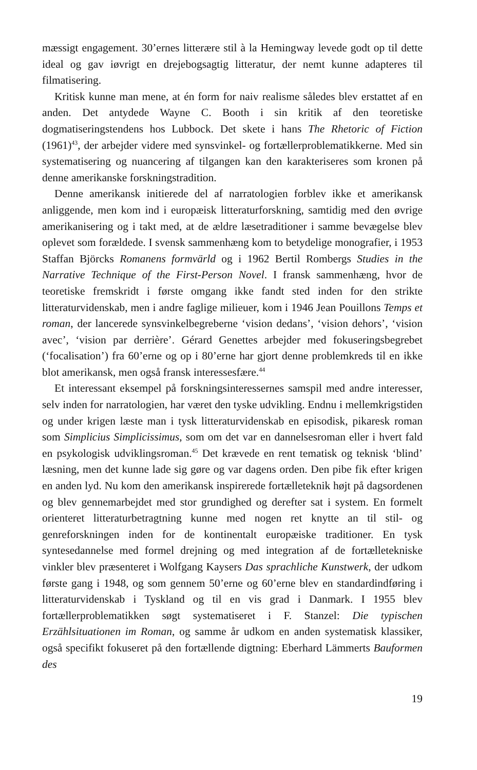mæssigt engagement. 30’ernes litterære stil à la Hemingway levede godt op til dette ideal og gav iøvrigt en drejebogsagtig litteratur, der nemt kunne adapteres til filmatisering.
Kritisk kunne man mene, at én form for naiv realisme således blev erstattet af en anden. Det antydede Wayne C. Booth i sin kritik af den teoretiske dogmatiseringstendens hos Lubbock. Det skete i hans The Rhetoric of Fiction (1961)<sup>43</sup>, der arbejder videre med synsvinkel- og fortællerproblematikkerne. Med sin systematisering og nuancering af tilgangen kan den karakteriseres som kronen på denne amerikanske forskningstradition.
Denne amerikansk initierede del af narratologien forblev ikke et amerikansk anliggende, men kom ind i europæisk litteraturforskning, samtidig med den øvrige amerikanisering og i takt med, at de ældre læsetraditioner i samme bevægelse blev oplevet som forældede. I svensk sammenhæng kom to betydelige monografier, i 1953 Staffan Björcks Romanens formvärld og i 1962 Bertil Rombergs Studies in the Narrative Technique of the First-Person Novel. I fransk sammenhæng, hvor de teoretiske fremskridt i første omgang ikke fandt sted inden for den strikte litteraturvidenskab, men i andre faglige milieuer, kom i 1946 Jean Pouillons Temps et roman, der lancerede synsvinkelbegreberne ‘vision dedans’, ‘vision dehors’, ‘vision avec’, ‘vision par derrière’. Gérard Genettes arbejder med fokuseringsbegrebet (‘focalisation’) fra 60’erne og op i 80’erne har gjort denne problemkreds til en ikke blot amerikansk, men også fransk interessesfære.<sup>44</sup>
Et interessant eksempel på forskningsinteressernes samspil med andre interesser, selv inden for narratologien, har været den tyske udvikling. Endnu i mellemkrigstiden og under krigen læste man i tysk litteraturvidenskab en episodisk, pikaresk roman som Simplicius Simplicissimus, som om det var en dannelsesroman eller i hvert fald en psykologisk udviklingsroman.<sup>45</sup> Det krævede en rent tematisk og teknisk ‘blind’ læsning, men det kunne lade sig gøre og var dagens orden. Den pibe fik efter krigen en anden lyd. Nu kom den amerikansk inspirerede fortælleteknik højt på dagsordenen og blev gennemarbejdet med stor grundighed og derefter sat i system. En formelt orienteret litteraturbetragtning kunne med nogen ret knytte an til stil- og genreforskningen inden for de kontinentalt europæiske traditioner. En tysk syntesedannelse med formel drejning og med integration af de fortælletekniske vinkler blev præsenteret i Wolfgang Kaysers Das sprachliche Kunstwerk, der udkom første gang i 1948, og som gennem 50’erne og 60’erne blev en standardindføring i litteraturvidenskab i Tyskland og til en vis grad i Danmark. I 1955 blev fortællerproblematikken søgt systematiseret i F. Stanzel: Die typischen Erzählsituationen im Roman, og samme år udkom en anden systematisk klassiker, også specifikt fokuseret på den fortællende digtning: Eberhard Lämmerts Bauformen des
19